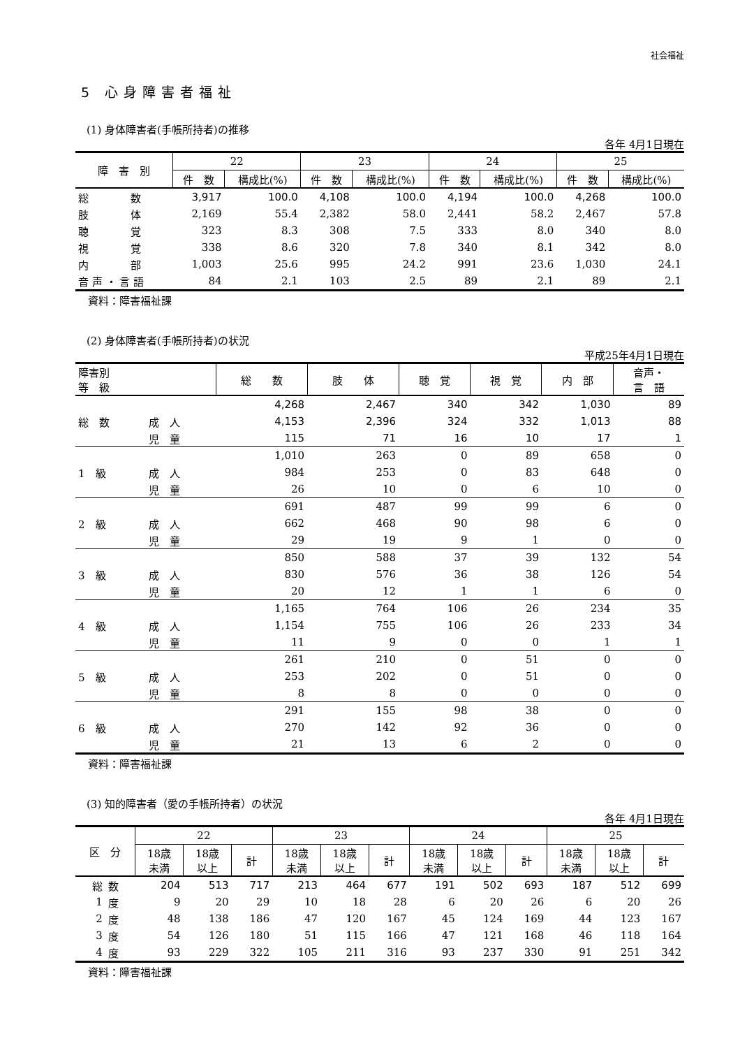社会福祉
5 心身障害者福祉
(1) 身体障害者(手帳所持者)の推移
各年 4月1日現在
| 障 害 別 | 22 | | 23 | | 24 | | 25 | |
| --- | --- | --- | --- | --- | --- | --- | --- | --- |
| | 件 数 | 構成比(%) | 件 数 | 構成比(%) | 件 数 | 構成比(%) | 件 数 | 構成比(%) |
| 総 数 | 3,917 | 100.0 | 4,108 | 100.0 | 4,194 | 100.0 | 4,268 | 100.0 |
| 肢 体 | 2,169 | 55.4 | 2,382 | 58.0 | 2,441 | 58.2 | 2,467 | 57.8 |
| 聴 覚 | 323 | 8.3 | 308 | 7.5 | 333 | 8.0 | 340 | 8.0 |
| 視 覚 | 338 | 8.6 | 320 | 7.8 | 340 | 8.1 | 342 | 8.0 |
| 内 部 | 1,003 | 25.6 | 995 | 24.2 | 991 | 23.6 | 1,030 | 24.1 |
| 音 声 ・ 言 語 | 84 | 2.1 | 103 | 2.5 | 89 | 2.1 | 89 | 2.1 |
資料：障害福祉課
(2) 身体障害者(手帳所持者)の状況
平成25年4月1日現在
| 障害別 等 級 | | 総 数 | 肢 体 | 聴 覚 | 視 覚 | 内 部 | 音声・ 言 語 |
| --- | --- | --- | --- | --- | --- | --- | --- |
| 総 数 | | 4,268 | 2,467 | 340 | 342 | 1,030 | 89 |
| | 成 人 | 4,153 | 2,396 | 324 | 332 | 1,013 | 88 |
| | 児 童 | 115 | 71 | 16 | 10 | 17 | 1 |
| 1 級 | | 1,010 | 263 | 0 | 89 | 658 | 0 |
| | 成 人 | 984 | 253 | 0 | 83 | 648 | 0 |
| | 児 童 | 26 | 10 | 0 | 6 | 10 | 0 |
| 2 級 | | 691 | 487 | 99 | 99 | 6 | 0 |
| | 成 人 | 662 | 468 | 90 | 98 | 6 | 0 |
| | 児 童 | 29 | 19 | 9 | 1 | 0 | 0 |
| 3 級 | | 850 | 588 | 37 | 39 | 132 | 54 |
| | 成 人 | 830 | 576 | 36 | 38 | 126 | 54 |
| | 児 童 | 20 | 12 | 1 | 1 | 6 | 0 |
| 4 級 | | 1,165 | 764 | 106 | 26 | 234 | 35 |
| | 成 人 | 1,154 | 755 | 106 | 26 | 233 | 34 |
| | 児 童 | 11 | 9 | 0 | 0 | 1 | 1 |
| 5 級 | | 261 | 210 | 0 | 51 | 0 | 0 |
| | 成 人 | 253 | 202 | 0 | 51 | 0 | 0 |
| | 児 童 | 8 | 8 | 0 | 0 | 0 | 0 |
| 6 級 | | 291 | 155 | 98 | 38 | 0 | 0 |
| | 成 人 | 270 | 142 | 92 | 36 | 0 | 0 |
| | 児 童 | 21 | 13 | 6 | 2 | 0 | 0 |
資料：障害福祉課
(3) 知的障害者（愛の手帳所持者）の状況
各年 4月1日現在
| 区 分 | | 22 | | | 23 | | | 24 | | | 25 | | |
| --- | --- | --- | --- | --- | --- | --- | --- | --- | --- | --- | --- | --- | --- |
| | | 18歳 未満 | 18歳 以上 | 計 | 18歳 未満 | 18歳 以上 | 計 | 18歳 未満 | 18歳 以上 | 計 | 18歳 未満 | 18歳 以上 | 計 |
| 総 | 数 | 204 | 513 | 717 | 213 | 464 | 677 | 191 | 502 | 693 | 187 | 512 | 699 |
| 1 | 度 | 9 | 20 | 29 | 10 | 18 | 28 | 6 | 20 | 26 | 6 | 20 | 26 |
| 2 | 度 | 48 | 138 | 186 | 47 | 120 | 167 | 45 | 124 | 169 | 44 | 123 | 167 |
| 3 | 度 | 54 | 126 | 180 | 51 | 115 | 166 | 47 | 121 | 168 | 46 | 118 | 164 |
| 4 | 度 | 93 | 229 | 322 | 105 | 211 | 316 | 93 | 237 | 330 | 91 | 251 | 342 |
資料：障害福祉課